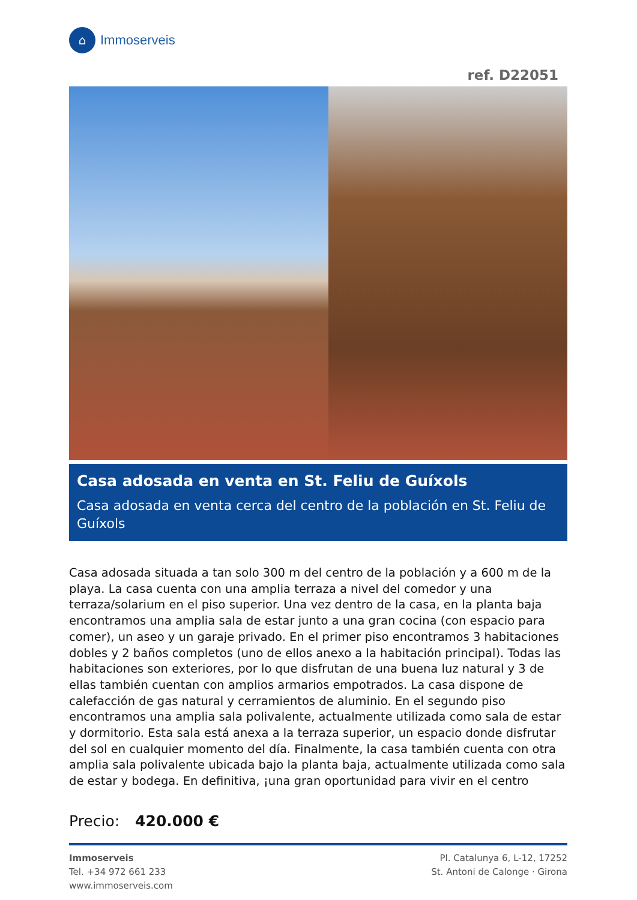⌂
Immoserveis
ref. D22051
Casa adosada en venta en St. Feliu de Guíxols
Casa adosada en venta cerca del centro de la población en St. Feliu de Guíxols
Casa adosada situada a tan solo 300 m del centro de la población y a 600 m de la playa. La casa cuenta con una amplia terraza a nivel del comedor y una terraza/solarium en el piso superior. Una vez dentro de la casa, en la planta baja encontramos una amplia sala de estar junto a una gran cocina (con espacio para comer), un aseo y un garaje privado. En el primer piso encontramos 3 habitaciones dobles y 2 baños completos (uno de ellos anexo a la habitación principal). Todas las habitaciones son exteriores, por lo que disfrutan de una buena luz natural y 3 de ellas también cuentan con amplios armarios empotrados. La casa dispone de calefacción de gas natural y cerramientos de aluminio. En el segundo piso encontramos una amplia sala polivalente, actualmente utilizada como sala de estar y dormitorio. Esta sala está anexa a la terraza superior, un espacio donde disfrutar del sol en cualquier momento del día. Finalmente, la casa también cuenta con otra amplia sala polivalente ubicada bajo la planta baja, actualmente utilizada como sala de estar y bodega. En definitiva, ¡una gran oportunidad para vivir en el centro
Precio: 420.000 €
Immoserveis
Tel. +34 972 661 233
www.immoserveis.com
Pl. Catalunya 6, L-12, 17252
St. Antoni de Calonge · Girona